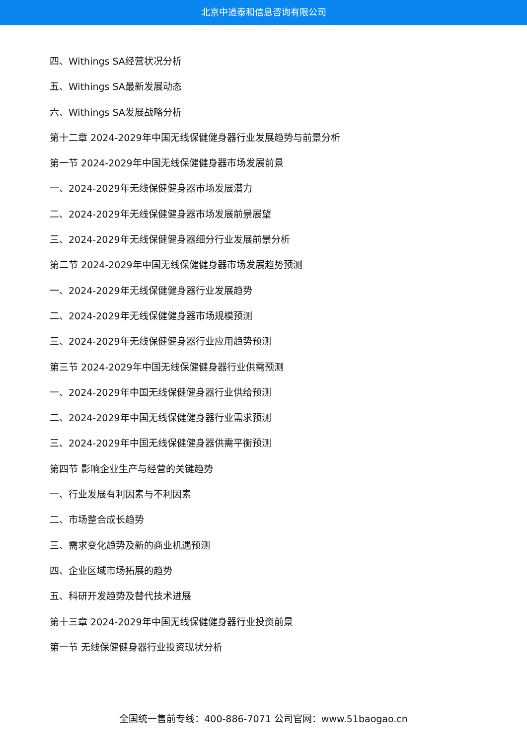北京中道泰和信息咨询有限公司
四、Withings SA经营状况分析
五、Withings SA最新发展动态
六、Withings SA发展战略分析
第十二章 2024-2029年中国无线保健健身器行业发展趋势与前景分析
第一节 2024-2029年中国无线保健健身器市场发展前景
一、2024-2029年无线保健健身器市场发展潜力
二、2024-2029年无线保健健身器市场发展前景展望
三、2024-2029年无线保健健身器细分行业发展前景分析
第二节 2024-2029年中国无线保健健身器市场发展趋势预测
一、2024-2029年无线保健健身器行业发展趋势
二、2024-2029年无线保健健身器市场规模预测
三、2024-2029年无线保健健身器行业应用趋势预测
第三节 2024-2029年中国无线保健健身器行业供需预测
一、2024-2029年中国无线保健健身器行业供给预测
二、2024-2029年中国无线保健健身器行业需求预测
三、2024-2029年中国无线保健健身器供需平衡预测
第四节 影响企业生产与经营的关键趋势
一、行业发展有利因素与不利因素
二、市场整合成长趋势
三、需求变化趋势及新的商业机遇预测
四、企业区域市场拓展的趋势
五、科研开发趋势及替代技术进展
第十三章 2024-2029年中国无线保健健身器行业投资前景
第一节 无线保健健身器行业投资现状分析
全国统一售前专线：400-886-7071 公司官网：www.51baogao.cn